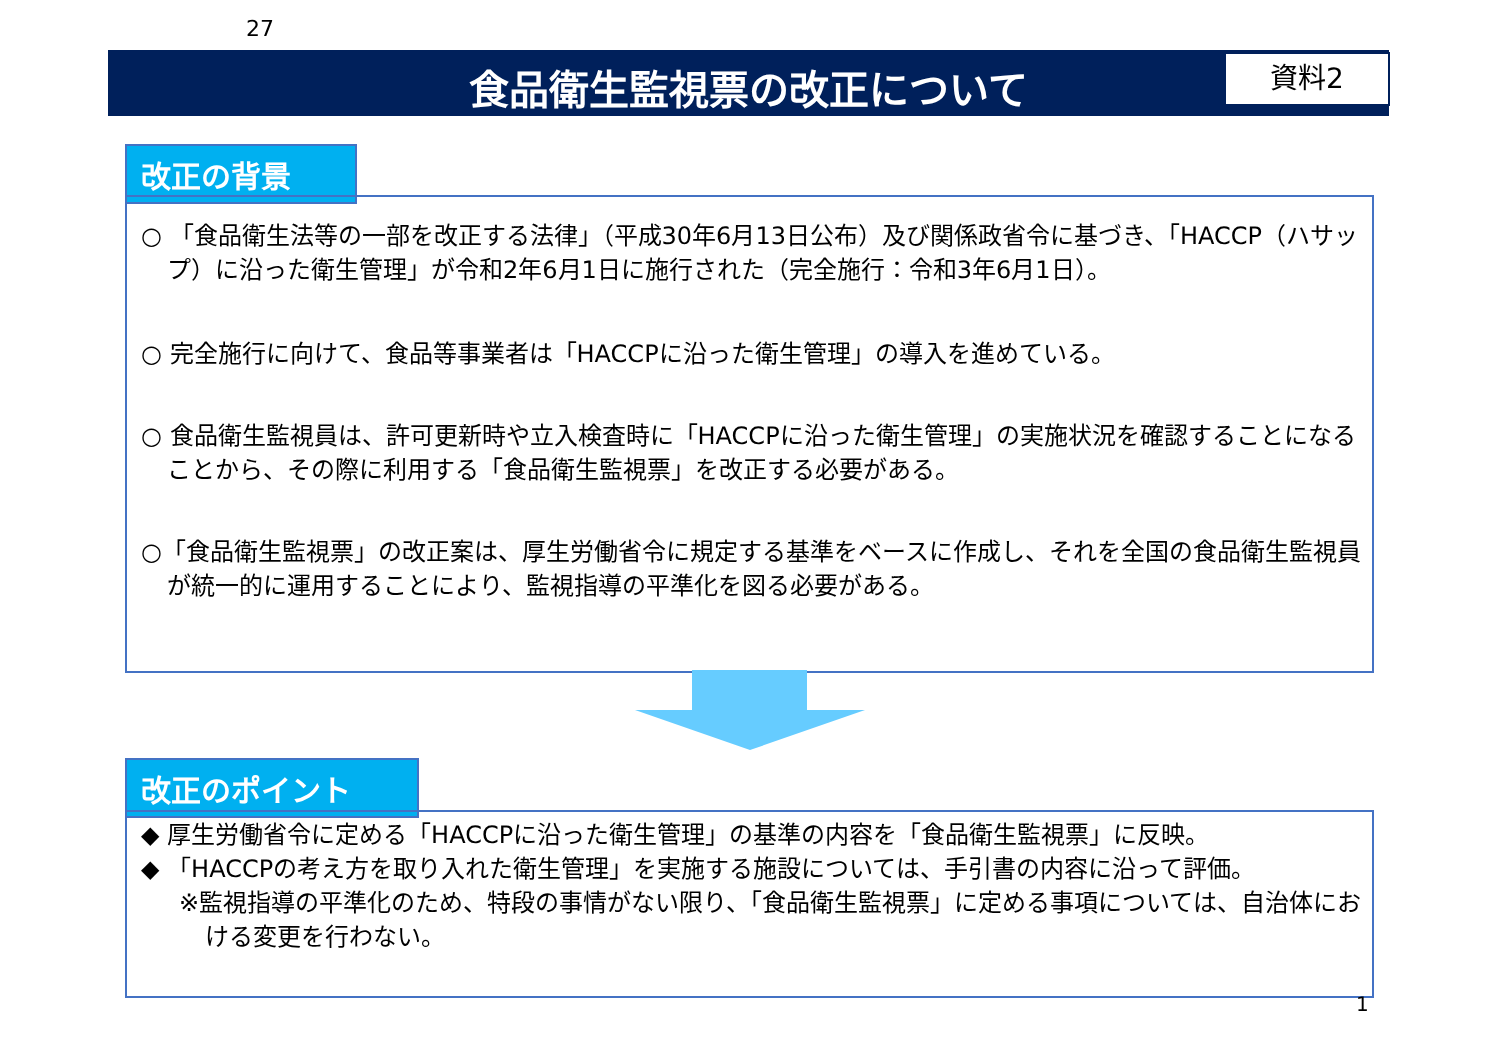27
食品衛生監視票の改正について 資料2
改正の背景
○ 「食品衛生法等の一部を改正する法律」（平成30年6月13日公布）及び関係政省令に基づき、「HACCP（ハサップ）に沿った衛生管理」が令和2年6月1日に施行された（完全施行：令和3年6月1日）。
○ 完全施行に向けて、食品等事業者は「HACCPに沿った衛生管理」の導入を進めている。
○ 食品衛生監視員は、許可更新時や立入検査時に「HACCPに沿った衛生管理」の実施状況を確認することになることから、その際に利用する「食品衛生監視票」を改正する必要がある。
○「食品衛生監視票」の改正案は、厚生労働省令に規定する基準をベースに作成し、それを全国の食品衛生監視員が統一的に運用することにより、監視指導の平準化を図る必要がある。
改正のポイント
◆ 厚生労働省令に定める「HACCPに沿った衛生管理」の基準の内容を「食品衛生監視票」に反映。
◆ 「HACCPの考え方を取り入れた衛生管理」を実施する施設については、手引書の内容に沿って評価。
※監視指導の平準化のため、特段の事情がない限り、「食品衛生監視票」に定める事項については、自治体における変更を行わない。
1